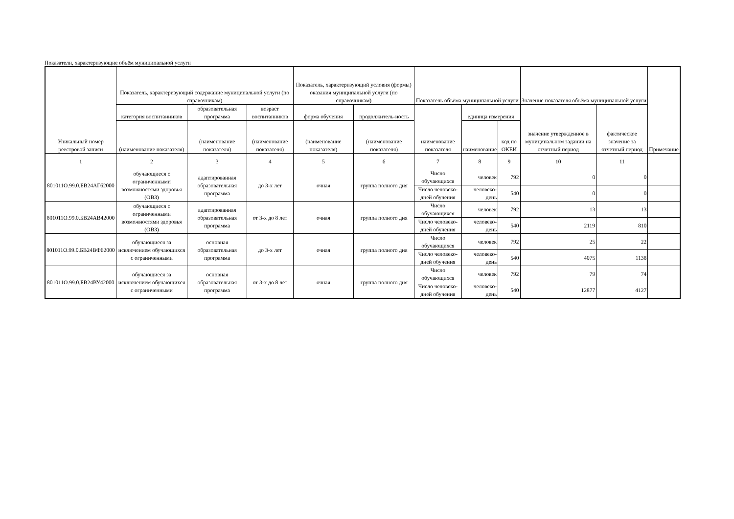Показатели, характеризующие объём муниципальной услуги
| Уникальный номер реестровой записи | Показатель, характеризующий содержание муниципальной услуги (по справочникам) | | | Показатель, характеризующий условия (формы) оказания муниципальной услуги (по справочникам) | | Показатель объёма муниципальной услуги | | | Значение показателя объёма муниципальной услуги | | Примечание |
| --- | --- | --- | --- | --- | --- | --- | --- | --- | --- | --- | --- |
| | категория воспитанников | образовательная программа | возраст воспитанников | форма обучения | продолжитель-ность | наименование показателя | единица измерения | | значение утвержденное в муниципальном задании на отчетный период | фактическое значение за отчетный период | |
| | (наименование показателя) | (наименование показателя) | (наименование показателя) | (наименование показателя) | (наименование показателя) | | наименование | код по ОКЕИ | | | |
| 1 | 2 | 3 | 4 | 5 | 6 | 7 | 8 | 9 | 10 | 11 | |
| 801011О.99.0.БВ24АГ62000 | обучающиеся с ограниченными возможностями здоровья (ОВЗ) | адаптированная образовательная программа | до 3-х лет | очная | группа полного дня | Число обучающихся | человек | 792 | 0 | 0 | |
| | | | | | | Число человеко-дней обучения | человеко-день | 540 | 0 | 0 | |
| 801011О.99.0.БВ24АВ42000 | обучающиеся с ограниченными возможностями здоровья (ОВЗ) | адаптированная образовательная программа | от 3-х до 8 лет | очная | группа полного дня | Число обучающихся | человек | 792 | 13 | 13 | |
| | | | | | | Число человеко-дней обучения | человеко-день | 540 | 2119 | 810 | |
| 801011О.99.0.БВ24ВФ62000 | обучающиеся за исключением обучающихся с ограниченными | основная образовательная программа | до 3-х лет | очная | группа полного дня | Число обучающихся | человек | 792 | 25 | 22 | |
| | | | | | | Число человеко-дней обучения | человеко-день | 540 | 4075 | 1138 | |
| 801011О.99.0.БВ24ВУ42000 | обучающиеся за исключением обучающихся с ограниченными | основная образовательная программа | от 3-х до 8 лет | очная | группа полного дня | Число обучающихся | человек | 792 | 79 | 74 | |
| | | | | | | Число человеко-дней обучения | человеко-день | 540 | 12877 | 4127 | |